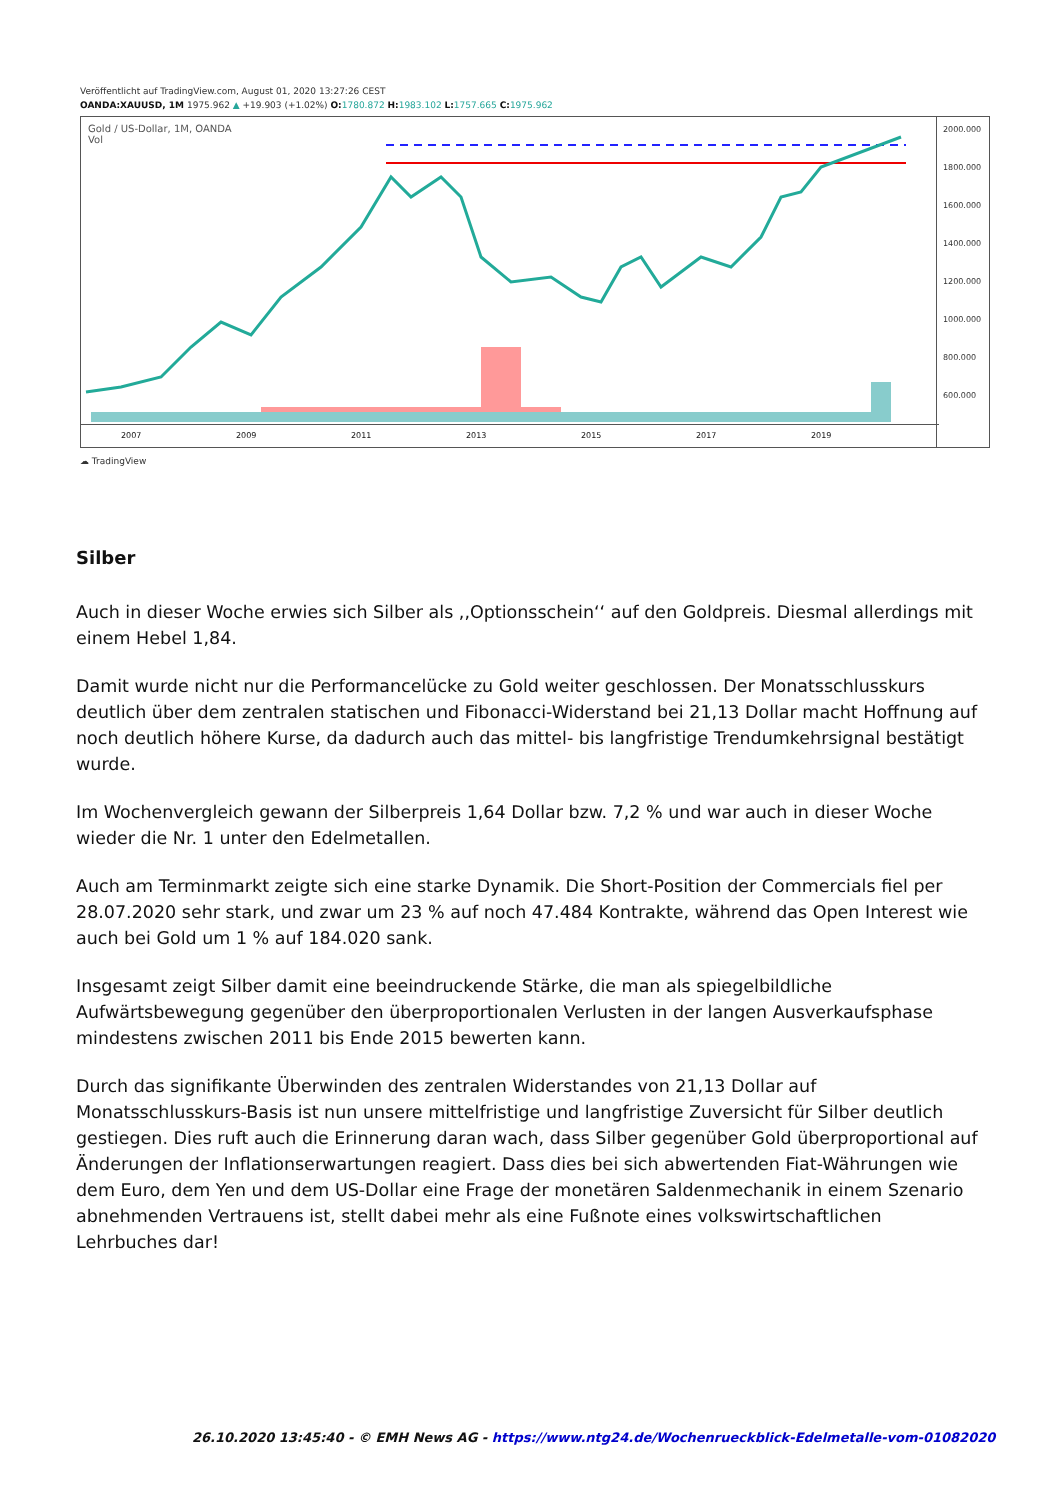Veröffentlicht auf TradingView.com, August 01, 2020 13:27:26 CEST
OANDA:XAUUSD, 1M 1975.962 ▲ +19.903 (+1.02%) O: 1780.872 H: 1983.102 L: 1757.665 C: 1975.962
Gold / US-Dollar, 1M, OANDA
Vol
2000.000
1800.000
1600.000
1400.000
1200.000
1000.000
800.000
600.000
2007 2009 2011 2013 2015 2017 2019
☁ TradingView
Silber
Auch in dieser Woche erwies sich Silber als ,,Optionsschein‘‘ auf den Goldpreis. Diesmal allerdings mit einem Hebel 1,84.
Damit wurde nicht nur die Performancelücke zu Gold weiter geschlossen. Der Monatsschlusskurs deutlich über dem zentralen statischen und Fibonacci-Widerstand bei 21,13 Dollar macht Hoffnung auf noch deutlich höhere Kurse, da dadurch auch das mittel- bis langfristige Trendumkehrsignal bestätigt wurde.
Im Wochenvergleich gewann der Silberpreis 1,64 Dollar bzw. 7,2 % und war auch in dieser Woche wieder die Nr. 1 unter den Edelmetallen.
Auch am Terminmarkt zeigte sich eine starke Dynamik. Die Short-Position der Commercials fiel per 28.07.2020 sehr stark, und zwar um 23 % auf noch 47.484 Kontrakte, während das Open Interest wie auch bei Gold um 1 % auf 184.020 sank.
Insgesamt zeigt Silber damit eine beeindruckende Stärke, die man als spiegelbildliche Aufwärtsbewegung gegenüber den überproportionalen Verlusten in der langen Ausverkaufsphase mindestens zwischen 2011 bis Ende 2015 bewerten kann.
Durch das signifikante Überwinden des zentralen Widerstandes von 21,13 Dollar auf Monatsschlusskurs-Basis ist nun unsere mittelfristige und langfristige Zuversicht für Silber deutlich gestiegen. Dies ruft auch die Erinnerung daran wach, dass Silber gegenüber Gold überproportional auf Änderungen der Inflationserwartungen reagiert. Dass dies bei sich abwertenden Fiat-Währungen wie dem Euro, dem Yen und dem US-Dollar eine Frage der monetären Saldenmechanik in einem Szenario abnehmenden Vertrauens ist, stellt dabei mehr als eine Fußnote eines volkswirtschaftlichen Lehrbuches dar!
26.10.2020 13:45:40 - © EMH News AG - https://www.ntg24.de/Wochenrueckblick-Edelmetalle-vom-01082020